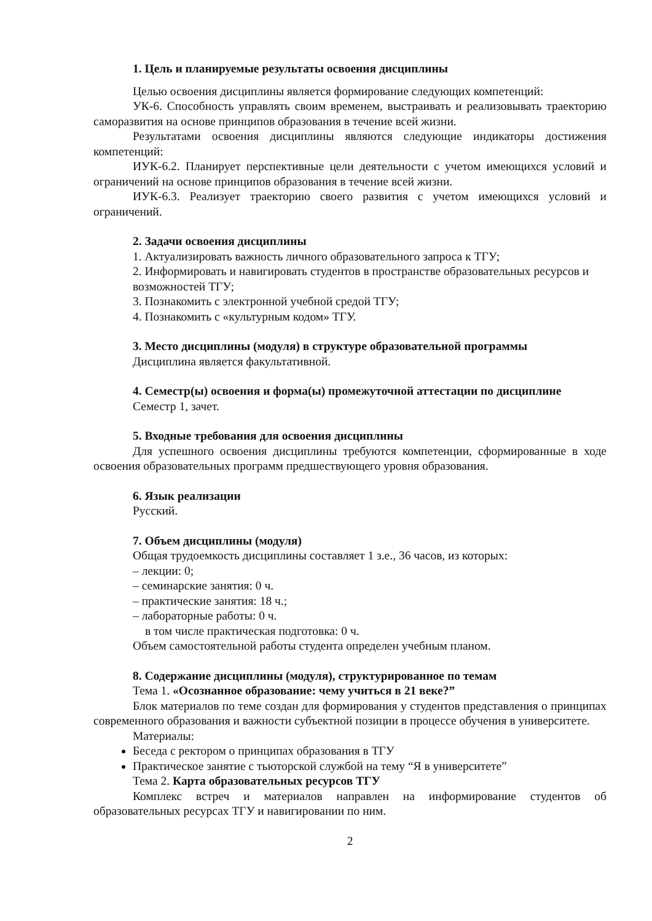1. Цель и планируемые результаты освоения дисциплины
Целью освоения дисциплины является формирование следующих компетенций:
УК-6. Способность управлять своим временем, выстраивать и реализовывать траекторию саморазвития на основе принципов образования в течение всей жизни.
Результатами освоения дисциплины являются следующие индикаторы достижения компетенций:
ИУК-6.2. Планирует перспективные цели деятельности с учетом имеющихся условий и ограничений на основе принципов образования в течение всей жизни.
ИУК-6.3. Реализует траекторию своего развития с учетом имеющихся условий и ограничений.
2. Задачи освоения дисциплины
1. Актуализировать важность личного образовательного запроса к ТГУ;
2. Информировать и навигировать студентов в пространстве образовательных ресурсов и возможностей ТГУ;
3. Познакомить с электронной учебной средой ТГУ;
4. Познакомить с «культурным кодом» ТГУ.
3. Место дисциплины (модуля) в структуре образовательной программы
Дисциплина является факультативной.
4. Семестр(ы) освоения и форма(ы) промежуточной аттестации по дисциплине
Семестр 1, зачет.
5. Входные требования для освоения дисциплины
Для успешного освоения дисциплины требуются компетенции, сформированные в ходе освоения образовательных программ предшествующего уровня образования.
6. Язык реализации
Русский.
7. Объем дисциплины (модуля)
Общая трудоемкость дисциплины составляет 1 з.е., 36 часов, из которых:
– лекции: 0;
– семинарские занятия: 0 ч.
– практические занятия: 18 ч.;
– лабораторные работы: 0 ч.
в том числе практическая подготовка: 0 ч.
Объем самостоятельной работы студента определен учебным планом.
8. Содержание дисциплины (модуля), структурированное по темам
Тема 1. «Осознанное образование: чему учиться в 21 веке?”
Блок материалов по теме создан для формирования у студентов представления о принципах современного образования и важности субъектной позиции в процессе обучения в университете.
Материалы:
Беседа с ректором о принципах образования в ТГУ
Практическое занятие с тьюторской службой на тему “Я в университете”
Тема 2. Карта образовательных ресурсов ТГУ
Комплекс встреч и материалов направлен на информирование студентов об образовательных ресурсах ТГУ и навигировании по ним.
2